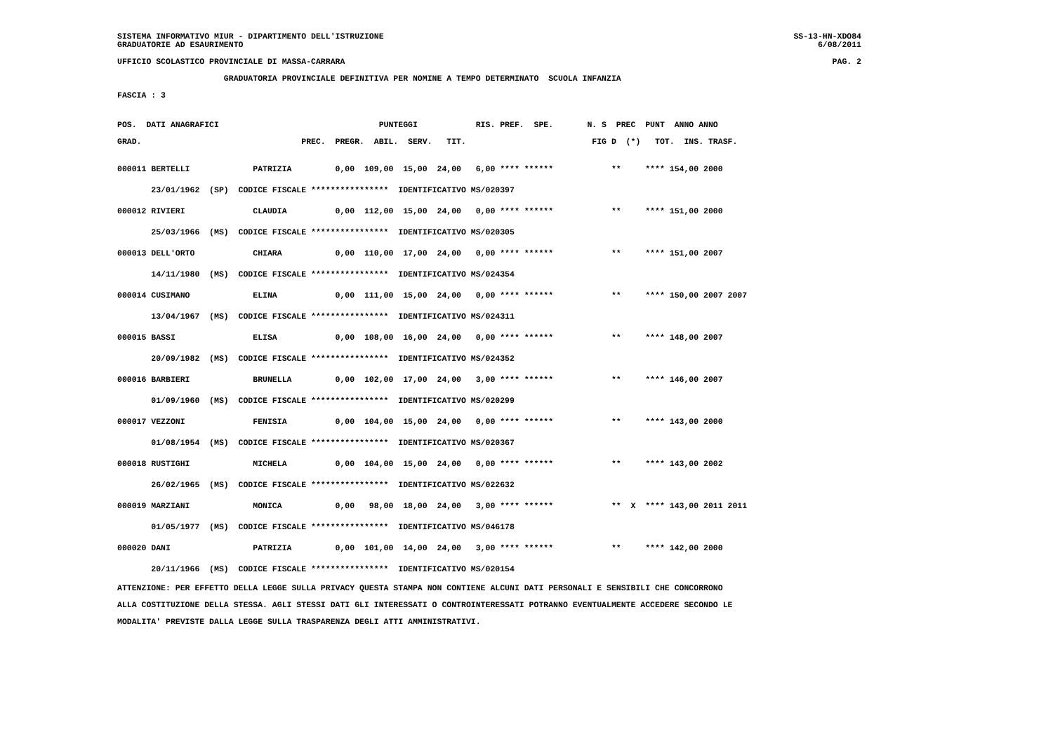SISTEMA INFORMATIVO MIUR - DIPARTIMENTO DELL'ISTRUZIONE SS-13-HN-XDO84
GRADUATORIE AD ESAURIMENTO 6/08/2011
UFFICIO SCOLASTICO PROVINCIALE DI MASSA-CARRARA PAG. 2
                      GRADUATORIA PROVINCIALE DEFINITIVA PER NOMINE A TEMPO DETERMINATO  SCUOLA INFANZIA
FASCIA : 3
POS.  DATI ANAGRAFICI                                 PUNTEGGI            RIS. PREF.  SPE.       N. S  PREC  PUNT  ANNO ANNO
GRAD.                                 PREC.  PREGR.  ABIL.  SERV.   TIT.                          FIG D  (*)   TOT.  INS. TRASF.
000011 BERTELLI             PATRIZIA         0,00  109,00  15,00  24,00   6,00 **** ******            **     **** 154,00 2000
       23/01/1962  (SP)  CODICE FISCALE ****************  IDENTIFICATIVO MS/020397
000012 RIVIERI              CLAUDIA          0,00  112,00  15,00  24,00   0,00 **** ******            **     **** 151,00 2000
       25/03/1966  (MS)  CODICE FISCALE ****************  IDENTIFICATIVO MS/020305
000013 DELL'ORTO            CHIARA           0,00  110,00  17,00  24,00   0,00 **** ******            **     **** 151,00 2007
       14/11/1980  (MS)  CODICE FISCALE ****************  IDENTIFICATIVO MS/024354
000014 CUSIMANO             ELINA            0,00  111,00  15,00  24,00   0,00 **** ******            **     **** 150,00 2007 2007
       13/04/1967  (MS)  CODICE FISCALE ****************  IDENTIFICATIVO MS/024311
000015 BASSI                ELISA            0,00  108,00  16,00  24,00   0,00 **** ******            **     **** 148,00 2007
       20/09/1982  (MS)  CODICE FISCALE ****************  IDENTIFICATIVO MS/024352
000016 BARBIERI             BRUNELLA         0,00  102,00  17,00  24,00   3,00 **** ******            **     **** 146,00 2007
       01/09/1960  (MS)  CODICE FISCALE ****************  IDENTIFICATIVO MS/020299
000017 VEZZONI              FENISIA          0,00  104,00  15,00  24,00   0,00 **** ******            **     **** 143,00 2000
       01/08/1954  (MS)  CODICE FISCALE ****************  IDENTIFICATIVO MS/020367
000018 RUSTIGHI             MICHELA          0,00  104,00  15,00  24,00   0,00 **** ******            **     **** 143,00 2002
       26/02/1965  (MS)  CODICE FISCALE ****************  IDENTIFICATIVO MS/022632
000019 MARZIANI             MONICA           0,00   98,00  18,00  24,00   3,00 **** ******            **  X  **** 143,00 2011 2011
       01/05/1977  (MS)  CODICE FISCALE ****************  IDENTIFICATIVO MS/046178
000020 DANI                 PATRIZIA         0,00  101,00  14,00  24,00   3,00 **** ******            **     **** 142,00 2000
       20/11/1966  (MS)  CODICE FISCALE ****************  IDENTIFICATIVO MS/020154
ATTENZIONE: PER EFFETTO DELLA LEGGE SULLA PRIVACY QUESTA STAMPA NON CONTIENE ALCUNI DATI PERSONALI E SENSIBILI CHE CONCORRONO
ALLA COSTITUZIONE DELLA STESSA. AGLI STESSI DATI GLI INTERESSATI O CONTROINTERESSATI POTRANNO EVENTUALMENTE ACCEDERE SECONDO LE
MODALITA' PREVISTE DALLA LEGGE SULLA TRASPARENZA DEGLI ATTI AMMINISTRATIVI.